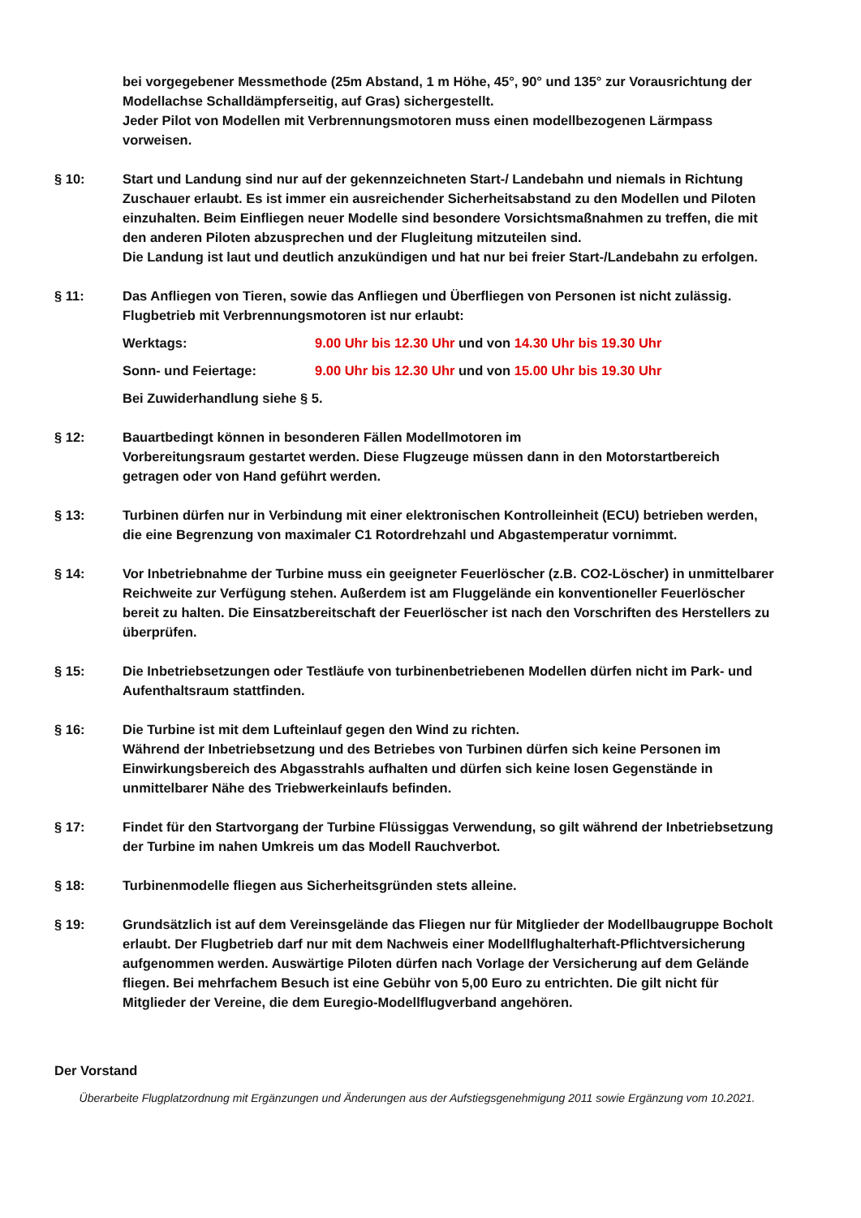bei vorgegebener Messmethode (25m Abstand, 1 m Höhe, 45°, 90° und 135° zur Vorausrichtung der Modellachse Schalldämpferseitig, auf Gras) sichergestellt.
Jeder Pilot von Modellen mit Verbrennungsmotoren muss einen modellbezogenen Lärmpass vorweisen.
§ 10: Start und Landung sind nur auf der gekennzeichneten Start-/ Landebahn und niemals in Richtung Zuschauer erlaubt. Es ist immer ein ausreichender Sicherheitsabstand zu den Modellen und Piloten einzuhalten. Beim Einfliegen neuer Modelle sind besondere Vorsichtsmaßnahmen zu treffen, die mit den anderen Piloten abzusprechen und der Flugleitung mitzuteilen sind.
Die Landung ist laut und deutlich anzukündigen und hat nur bei freier Start-/Landebahn zu erfolgen.
§ 11: Das Anfliegen von Tieren, sowie das Anfliegen und Überfliegen von Personen ist nicht zulässig.
Flugbetrieb mit Verbrennungsmotoren ist nur erlaubt:
Werktags: 9.00 Uhr bis 12.30 Uhr und von 14.30 Uhr bis 19.30 Uhr
Sonn- und Feiertage: 9.00 Uhr bis 12.30 Uhr und von 15.00 Uhr bis 19.30 Uhr
Bei Zuwiderhandlung siehe § 5.
§ 12: Bauartbedingt können in besonderen Fällen Modellmotoren im
Vorbereitungsraum gestartet werden. Diese Flugzeuge müssen dann in den Motorstartbereich getragen oder von Hand geführt werden.
§ 13: Turbinen dürfen nur in Verbindung mit einer elektronischen Kontrolleinheit (ECU) betrieben werden, die eine Begrenzung von maximaler C1 Rotordrehzahl und Abgastemperatur vornimmt.
§ 14: Vor Inbetriebnahme der Turbine muss ein geeigneter Feuerlöscher (z.B. CO2-Löscher) in unmittelbarer Reichweite zur Verfügung stehen. Außerdem ist am Fluggelände ein konventioneller Feuerlöscher bereit zu halten. Die Einsatzbereitschaft der Feuerlöscher ist nach den Vorschriften des Herstellers zu überprüfen.
§ 15: Die Inbetriebsetzungen oder Testläufe von turbinenbetriebenen Modellen dürfen nicht im Park- und Aufenthaltsraum stattfinden.
§ 16: Die Turbine ist mit dem Lufteinlauf gegen den Wind zu richten.
Während der Inbetriebsetzung und des Betriebes von Turbinen dürfen sich keine Personen im Einwirkungsbereich des Abgasstrahls aufhalten und dürfen sich keine losen Gegenstände in unmittelbarer Nähe des Triebwerkeinlaufs befinden.
§ 17: Findet für den Startvorgang der Turbine Flüssiggas Verwendung, so gilt während der Inbetriebsetzung der Turbine im nahen Umkreis um das Modell Rauchverbot.
§ 18: Turbinenmodelle fliegen aus Sicherheitsgründen stets alleine.
§ 19: Grundsätzlich ist auf dem Vereinsgelände das Fliegen nur für Mitglieder der Modellbaugruppe Bocholt erlaubt. Der Flugbetrieb darf nur mit dem Nachweis einer Modellflughalterhaft-Pflichtversicherung aufgenommen werden. Auswärtige Piloten dürfen nach Vorlage der Versicherung auf dem Gelände fliegen. Bei mehrfachem Besuch ist eine Gebühr von 5,00 Euro zu entrichten. Die gilt nicht für Mitglieder der Vereine, die dem Euregio-Modellflugverband angehören.
Der Vorstand
Überarbeite Flugplatzordnung mit Ergänzungen und Änderungen aus der Aufstiegsgenehmigung 2011 sowie Ergänzung vom 10.2021.